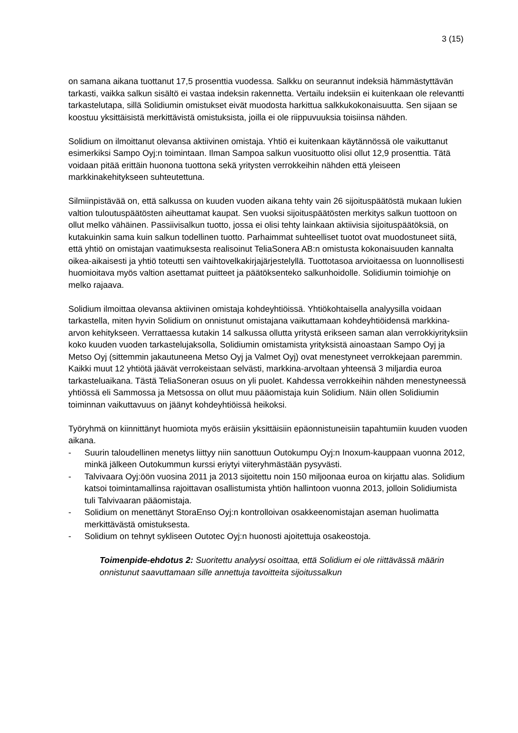3 (15)
on samana aikana tuottanut 17,5 prosenttia vuodessa. Salkku on seurannut indeksiä hämmästyttävän tarkasti, vaikka salkun sisältö ei vastaa indeksin rakennetta. Vertailu indeksiin ei kuitenkaan ole relevantti tarkastelutapa, sillä Solidiumin omistukset eivät muodosta harkittua salkkukokonaisuutta. Sen sijaan se koostuu yksittäisistä merkittävistä omistuksista, joilla ei ole riippuvuuksia toisiinsa nähden.
Solidium on ilmoittanut olevansa aktiivinen omistaja. Yhtiö ei kuitenkaan käytännössä ole vaikuttanut esimerkiksi Sampo Oyj:n toimintaan. Ilman Sampoa salkun vuosituotto olisi ollut 12,9 prosenttia. Tätä voidaan pitää erittäin huonona tuottona sekä yritysten verrokkeihin nähden että yleiseen markkinakehitykseen suhteutettuna.
Silmiinpistävää on, että salkussa on kuuden vuoden aikana tehty vain 26 sijoituspäätöstä mukaan lukien valtion tuloutuspäätösten aiheuttamat kaupat. Sen vuoksi sijoituspäätösten merkitys salkun tuottoon on ollut melko vähäinen. Passiivisalkun tuotto, jossa ei olisi tehty lainkaan aktiivisia sijoituspäätöksiä, on kutakuinkin sama kuin salkun todellinen tuotto. Parhaimmat suhteelliset tuotot ovat muodostuneet siitä, että yhtiö on omistajan vaatimuksesta realisoinut TeliaSonera AB:n omistusta kokonaisuuden kannalta oikea-aikaisesti ja yhtiö toteutti sen vaihtovelkakirjajärjestelyllä. Tuottotasoa arvioitaessa on luonnollisesti huomioitava myös valtion asettamat puitteet ja päätöksenteko salkunhoidolle. Solidiumin toimiohje on melko rajaava.
Solidium ilmoittaa olevansa aktiivinen omistaja kohdeyhtiöissä. Yhtiökohtaisella analyysilla voidaan tarkastella, miten hyvin Solidium on onnistunut omistajana vaikuttamaan kohdeyhtiöidensä markkina-arvon kehitykseen. Verrattaessa kutakin 14 salkussa ollutta yritystä erikseen saman alan verrokkiyrityksiin koko kuuden vuoden tarkastelujaksolla, Solidiumin omistamista yrityksistä ainoastaan Sampo Oyj ja Metso Oyj (sittemmin jakautuneena Metso Oyj ja Valmet Oyj) ovat menestyneet verrokkejaan paremmin. Kaikki muut 12 yhtiötä jäävät verrokeistaan selvästi, markkina-arvoltaan yhteensä 3 miljardia euroa tarkasteluaikana. Tästä TeliaSoneran osuus on yli puolet. Kahdessa verrokkeihin nähden menestyneessä yhtiössä eli Sammossa ja Metsossa on ollut muu pääomistaja kuin Solidium. Näin ollen Solidiumin toiminnan vaikuttavuus on jäänyt kohdeyhtiöissä heikoksi.
Työryhmä on kiinnittänyt huomiota myös eräisiin yksittäisiin epäonnistuneisiin tapahtumiin kuuden vuoden aikana.
- Suurin taloudellinen menetys liittyy niin sanottuun Outokumpu Oyj:n Inoxum-kauppaan vuonna 2012, minkä jälkeen Outokummun kurssi eriytyi viiteryhmästään pysyvästi.
- Talvivaara Oyj:öön vuosina 2011 ja 2013 sijoitettu noin 150 miljoonaa euroa on kirjattu alas. Solidium katsoi toimintamallinsa rajoittavan osallistumista yhtiön hallintoon vuonna 2013, jolloin Solidiumista tuli Talvivaaran pääomistaja.
- Solidium on menettänyt StoraEnso Oyj:n kontrolloivan osakkeenomistajan aseman huolimatta merkittävästä omistuksesta.
- Solidium on tehnyt sykliseen Outotec Oyj:n huonosti ajoitettuja osakeostoja.
Toimenpide-ehdotus 2: Suoritettu analyysi osoittaa, että Solidium ei ole riittävässä määrin onnistunut saavuttamaan sille annettuja tavoitteita sijoitussalkun